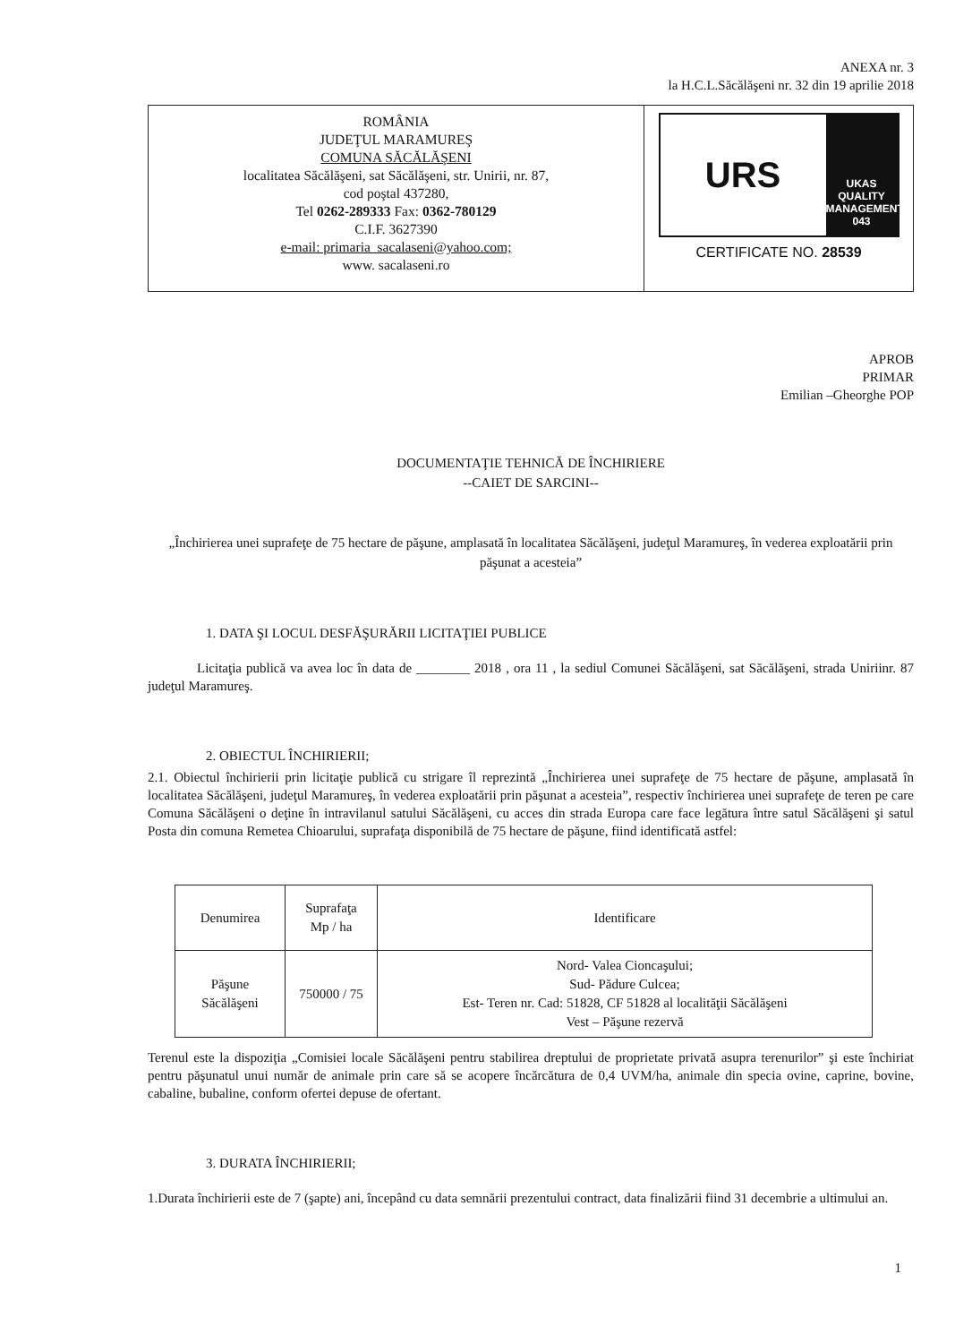ANEXA nr. 3
la H.C.L.Săcălăşeni nr. 32 din 19 aprilie 2018
ROMÂNIA
JUDEŢUL MARAMUREŞ
COMUNA SĂCĂLĂŞENI
localitatea Săcălăşeni, sat Săcălăşeni, str. Unirii, nr. 87,
cod poştal 437280,
Tel 0262-289333 Fax: 0362-780129
C.I.F. 3627390
e-mail: primaria_sacalaseni@yahoo.com;
www. sacalaseni.ro
URS
UKAS
QUALITY MANAGEMENT
043
CERTIFICATE NO. 28539
APROB
PRIMAR
Emilian –Gheorghe POP
DOCUMENTAŢIE TEHNICĂ DE ÎNCHIRIERE
--CAIET DE SARCINI--
„Închirierea unei suprafeţe de 75 hectare de păşune, amplasată în localitatea Săcălăşeni, judeţul Maramureş, în vederea exploatării prin păşunat a acesteia”
1. DATA ŞI LOCUL DESFĂŞURĂRII LICITAŢIEI PUBLICE
Licitaţia publică va avea loc în data de ________ 2018 , ora 11 , la sediul Comunei Săcălăşeni, sat Săcălăşeni, strada Uniriinr. 87 judeţul Maramureş.
2. OBIECTUL ÎNCHIRIERII;
2.1. Obiectul închirierii prin licitaţie publică cu strigare îl reprezintă „Închirierea unei suprafeţe de 75 hectare de păşune, amplasată în localitatea Săcălăşeni, judeţul Maramureş, în vederea exploatării prin păşunat a acesteia”, respectiv închirierea unei suprafeţe de teren pe care Comuna Săcălăşeni o deţine în intravilanul satului Săcălăşeni, cu acces din strada Europa care face legătura între satul Săcălăşeni şi satul Posta din comuna Remetea Chioarului, suprafaţa disponibilă de 75 hectare de păşune, fiind identificată astfel:
| Denumirea | Suprafaţa Mp / ha | Identificare |
| --- | --- | --- |
| Păşune Săcălăşeni | 750000 / 75 | Nord- Valea Cioncaşului; Sud- Pădure Culcea; Est- Teren nr. Cad: 51828, CF 51828 al localităţii Săcălăşeni Vest – Păşune rezervă |
Terenul este la dispoziţia „Comisiei locale Săcălăşeni pentru stabilirea dreptului de proprietate privată asupra terenurilor” şi este închiriat pentru păşunatul unui număr de animale prin care să se acopere încărcătura de 0,4 UVM/ha, animale din specia ovine, caprine, bovine, cabaline, bubaline, conform ofertei depuse de ofertant.
3. DURATA ÎNCHIRIERII;
1.Durata închirierii este de 7 (şapte) ani, începând cu data semnării prezentului contract, data finalizării fiind 31 decembrie a ultimului an.
1